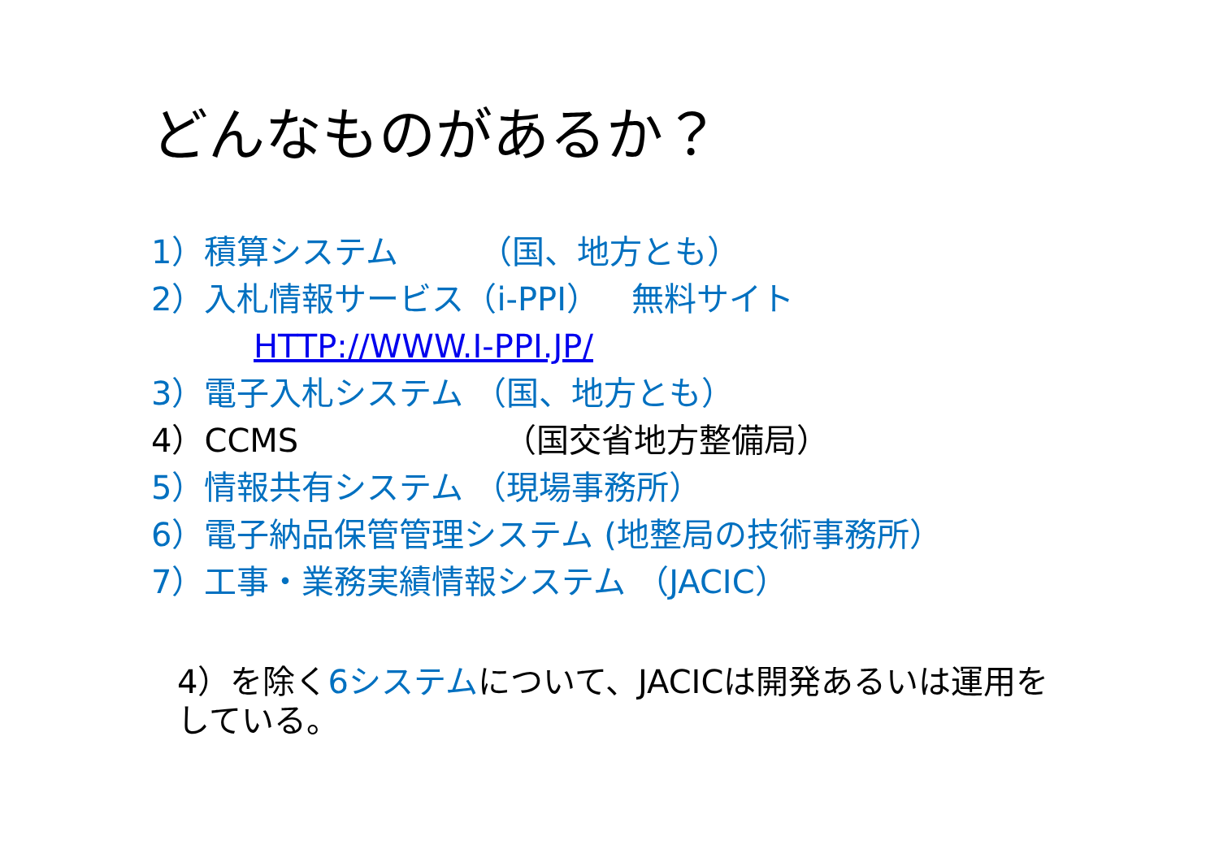どんなものがあるか？
1）積算システム　　　（国、地方とも）
2）入札情報サービス（i-PPI）　無料サイト
HTTP://WWW.I-PPI.JP/
3）電子入札システム （国、地方とも）
4）CCMS　　　　　　 （国交省地方整備局）
5）情報共有システム （現場事務所）
6）電子納品保管管理システム (地整局の技術事務所）
7）工事・業務実績情報システム （JACIC）
4）を除く6システムについて、JACICは開発あるいは運用をしている。